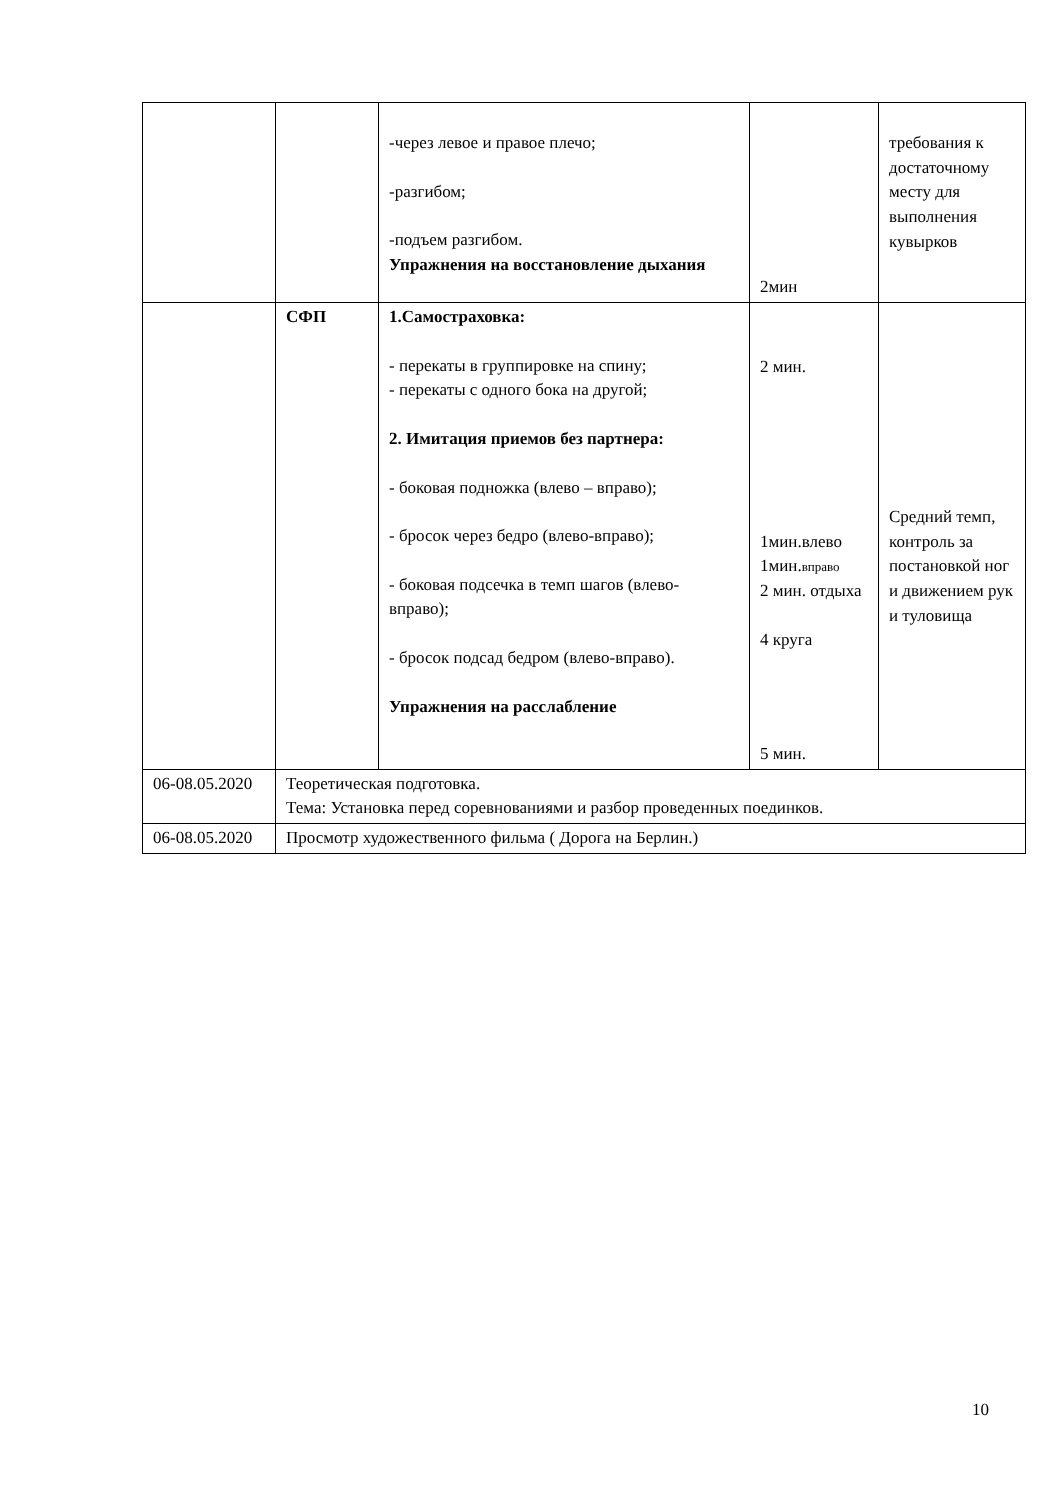| | | -через левое и правое плечо; -разгибом; -подъем разгибом. Упражнения на восстановление дыхания | 2мин | требования к достаточному месту для выполнения кувырков |
| | СФП | 1.Самостраховка: - перекаты в группировке на спину; - перекаты с одного бока на другой; 2. Имитация приемов без партнера: - боковая подножка (влево – вправо); - бросок через бедро (влево-вправо); - боковая подсечка в темп шагов (влево-вправо); - бросок подсад бедром (влево-вправо). Упражнения на расслабление | 2 мин. 1мин.влево 1мин. вправо 2 мин. отдыха 4 круга 5 мин. | Средний темп, контроль за постановкой ног и движением рук и туловища |
| 06-08.05.2020 | Теоретическая подготовка. Тема: Установка перед соревнованиями и разбор проведенных поединков. | | | |
| 06-08.05.2020 | Просмотр художественного фильма ( Дорога на Берлин.) | | | |
10